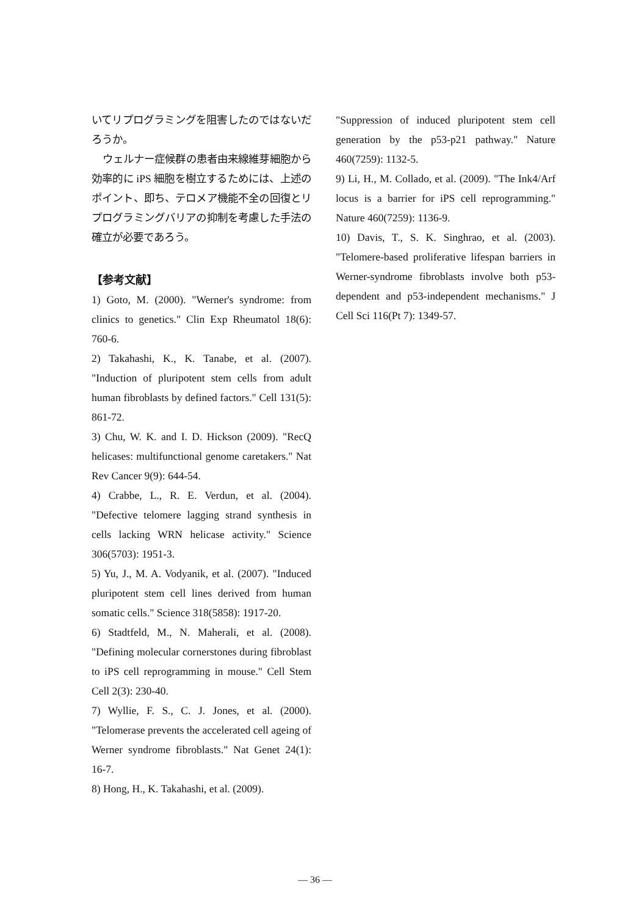いてリプログラミングを阻害したのではないだろうか。
ウェルナー症候群の患者由来線維芽細胞から効率的に iPS 細胞を樹立するためには、上述のポイント、即ち、テロメア機能不全の回復とリプログラミングバリアの抑制を考慮した手法の確立が必要であろう。
【参考文献】
1) Goto, M. (2000). "Werner's syndrome: from clinics to genetics." Clin Exp Rheumatol 18(6): 760-6.
2) Takahashi, K., K. Tanabe, et al. (2007). "Induction of pluripotent stem cells from adult human fibroblasts by defined factors." Cell 131(5): 861-72.
3) Chu, W. K. and I. D. Hickson (2009). "RecQ helicases: multifunctional genome caretakers." Nat Rev Cancer 9(9): 644-54.
4) Crabbe, L., R. E. Verdun, et al. (2004). "Defective telomere lagging strand synthesis in cells lacking WRN helicase activity." Science 306(5703): 1951-3.
5) Yu, J., M. A. Vodyanik, et al. (2007). "Induced pluripotent stem cell lines derived from human somatic cells." Science 318(5858): 1917-20.
6) Stadtfeld, M., N. Maherali, et al. (2008). "Defining molecular cornerstones during fibroblast to iPS cell reprogramming in mouse." Cell Stem Cell 2(3): 230-40.
7) Wyllie, F. S., C. J. Jones, et al. (2000). "Telomerase prevents the accelerated cell ageing of Werner syndrome fibroblasts." Nat Genet 24(1): 16-7.
8) Hong, H., K. Takahashi, et al. (2009).
"Suppression of induced pluripotent stem cell generation by the p53-p21 pathway." Nature 460(7259): 1132-5.
9) Li, H., M. Collado, et al. (2009). "The Ink4/Arf locus is a barrier for iPS cell reprogramming." Nature 460(7259): 1136-9.
10) Davis, T., S. K. Singhrao, et al. (2003). "Telomere-based proliferative lifespan barriers in Werner-syndrome fibroblasts involve both p53-dependent and p53-independent mechanisms." J Cell Sci 116(Pt 7): 1349-57.
— 36 —